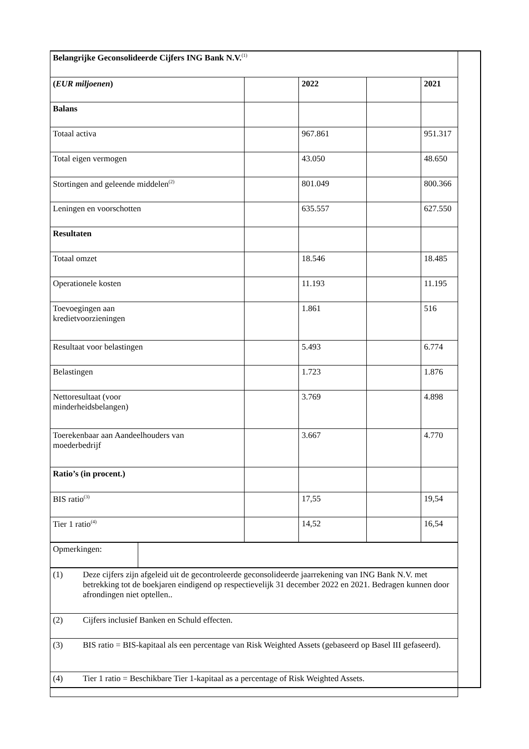| Belangrijke Geconsolideerde Cijfers ING Bank N.V.<sup>(1)</sup> | | | | |
| ( EUR miljoenen ) | | 2022 | | 2021 |
| Balans | | | | |
| Totaal activa | | 967.861 | | 951.317 |
| Total eigen vermogen | | 43.050 | | 48.650 |
| Stortingen and geleende middelen<sup>(2)</sup> | | 801.049 | | 800.366 |
| Leningen en voorschotten | | 635.557 | | 627.550 |
| Resultaten | | | | |
| Totaal omzet | | 18.546 | | 18.485 |
| Operationele kosten | | 11.193 | | 11.195 |
| Toevoegingen aan kredietvoorzieningen | | 1.861 | | 516 |
| Resultaat voor belastingen | | 5.493 | | 6.774 |
| Belastingen | | 1.723 | | 1.876 |
| Nettoresultaat (voor minderheidsbelangen) | | 3.769 | | 4.898 |
| Toerekenbaar aan Aandeelhouders van moederbedrijf | | 3.667 | | 4.770 |
| Ratio’s (in procent.) | | | | |
| BIS ratio<sup>(3)</sup> | | 17,55 | | 19,54 |
| Tier 1 ratio<sup>(4)</sup> | | 14,52 | | 16,54 |
| Opmerkingen: | |
| (1) | Deze cijfers zijn afgeleid uit de gecontroleerde geconsolideerde jaarrekening van ING Bank N.V. met betrekking tot de boekjaren eindigend op respectievelijk 31 december 2022 en 2021. Bedragen kunnen door afrondingen niet optellen.. |
| (2) | Cijfers inclusief Banken en Schuld effecten. |
| (3) | BIS ratio = BIS-kapitaal als een percentage van Risk Weighted Assets (gebaseerd op Basel III gefaseerd). |
| (4) | Tier 1 ratio = Beschikbare Tier 1-kapitaal as a percentage of Risk Weighted Assets. |